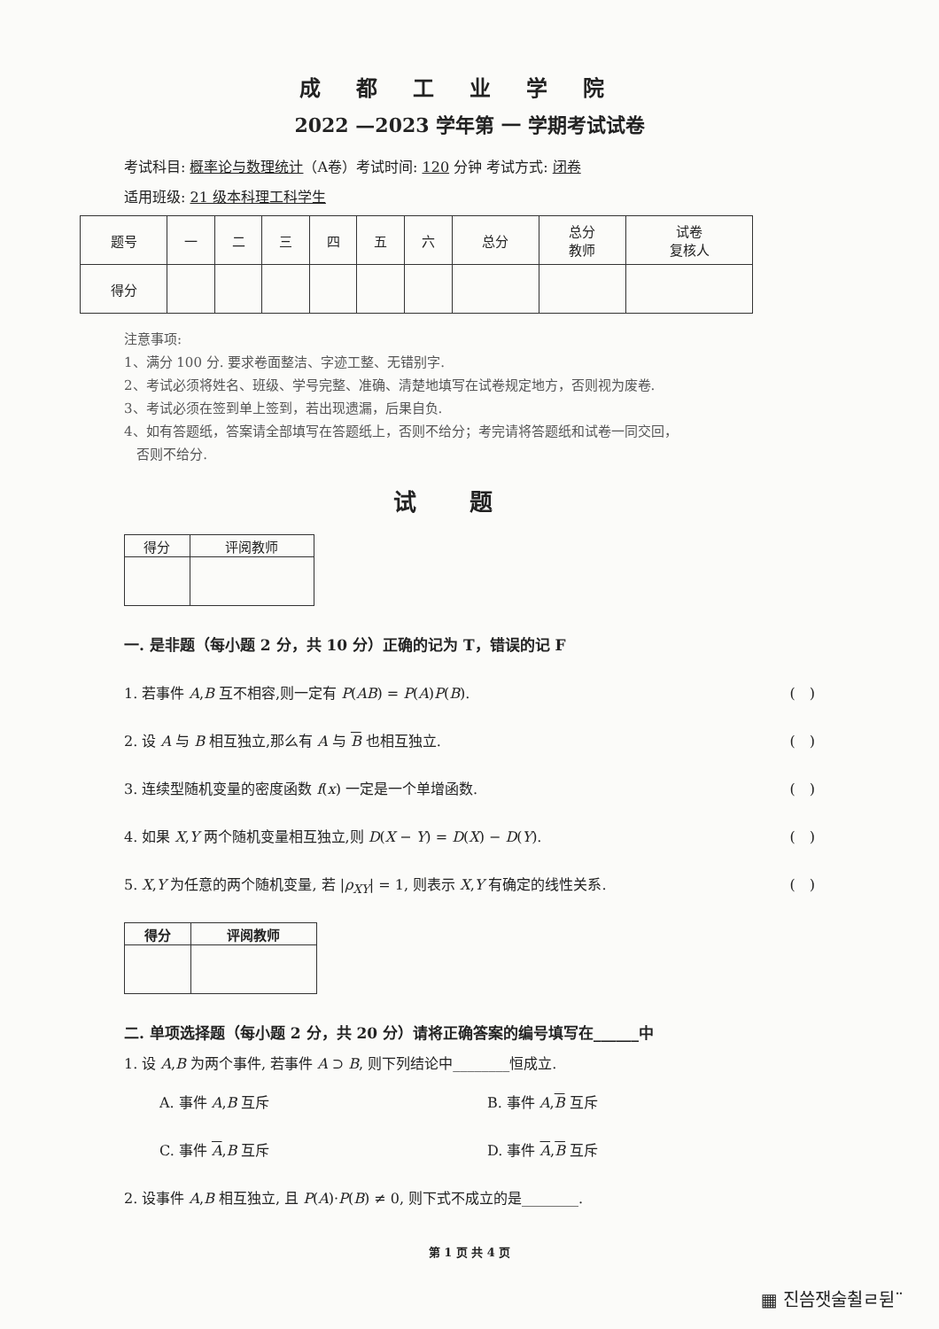成都工业学院
2022 —2023 学年第 一 学期考试试卷
考试科目: 概率论与数理统计（A卷）考试时间: 120 分钟 考试方式: 闭卷
适用班级: 21 级本科理工科学生
| 题号 | 一 | 二 | 三 | 四 | 五 | 六 | 总分 | 总分 教师 | 试卷 复核人 |
| --- | --- | --- | --- | --- | --- | --- | --- | --- | --- |
| 得分 | | | | | | | | | |
注意事项:
1、满分 100 分. 要求卷面整洁、字迹工整、无错别字.
2、考试必须将姓名、班级、学号完整、准确、清楚地填写在试卷规定地方，否则视为废卷.
3、考试必须在签到单上签到，若出现遗漏，后果自负.
4、如有答题纸，答案请全部填写在答题纸上，否则不给分；考完请将答题纸和试卷一同交回，
否则不给分.
试题
| 得分 | 评阅教师 |
| --- | --- |
一. 是非题（每小题 2 分，共 10 分）正确的记为 T，错误的记 F
1. 若事件 A,B 互不相容,则一定有 P(AB) = P(A)P(B). (　)
2. 设 A 与 B 相互独立,那么有 A 与 B 也相互独立. (　)
3. 连续型随机变量的密度函数 f(x) 一定是一个单增函数. (　)
4. 如果 X,Y 两个随机变量相互独立,则 D(X − Y) = D(X) − D(Y). (　)
5. X,Y 为任意的两个随机变量, 若 |ρ<sub>XY</sub>| = 1, 则表示 X,Y 有确定的线性关系. (　)
| 得分 | 评阅教师 |
| --- | --- |
二. 单项选择题（每小题 2 分，共 20 分）请将正确答案的编号填写在______中
1. 设 A,B 为两个事件, 若事件 A ⊃ B, 则下列结论中________恒成立.
A. 事件 A,B 互斥 B. 事件 A,B 互斥 C. 事件 A,B 互斥 D. 事件 A,B 互斥
2. 设事件 A,B 相互独立, 且 P(A)·P(B) ≠ 0, 则下式不成立的是________.
第 1 页 共 4 页
▦ 진씀잿술췰ㄹ뒫¨